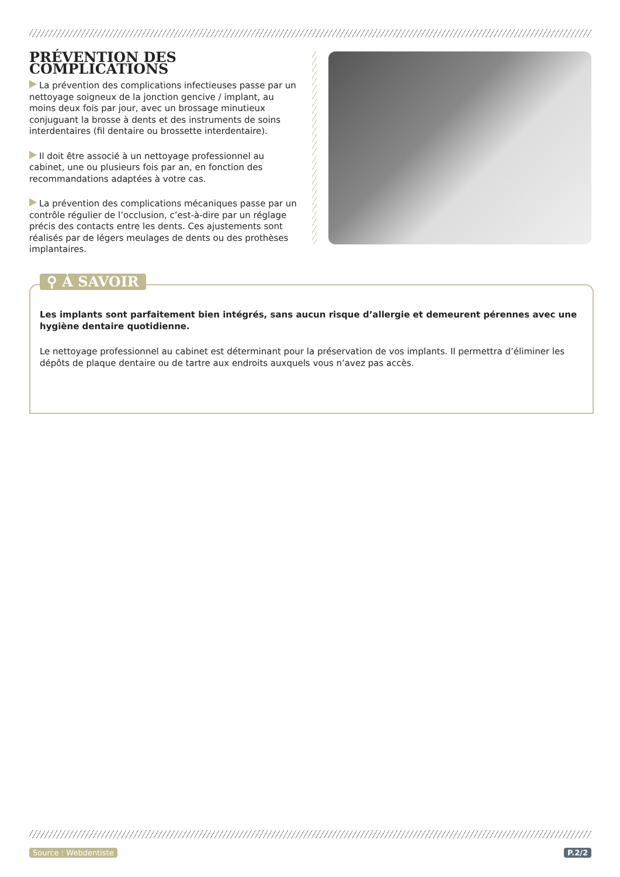PRÉVENTION DES COMPLICATIONS
La prévention des complications infectieuses passe par un nettoyage soigneux de la jonction gencive / implant, au moins deux fois par jour, avec un brossage minutieux conjuguant la brosse à dents et des instruments de soins interdentaires (fil dentaire ou brossette interdentaire).
Il doit être associé à un nettoyage professionnel au cabinet, une ou plusieurs fois par an, en fonction des recommandations adaptées à votre cas.
La prévention des complications mécaniques passe par un contrôle régulier de l’occlusion, c’est-à-dire par un réglage précis des contacts entre les dents. Ces ajustements sont réalisés par de légers meulages de dents ou des prothèses implantaires.
⚲ À SAVOIR
Les implants sont parfaitement bien intégrés, sans aucun risque d’allergie et demeurent pérennes avec une hygiène dentaire quotidienne.
Le nettoyage professionnel au cabinet est déterminant pour la préservation de vos implants. Il permettra d’éliminer les dépôts de plaque dentaire ou de tartre aux endroits auxquels vous n’avez pas accès.
Source : Webdentiste P.2/2